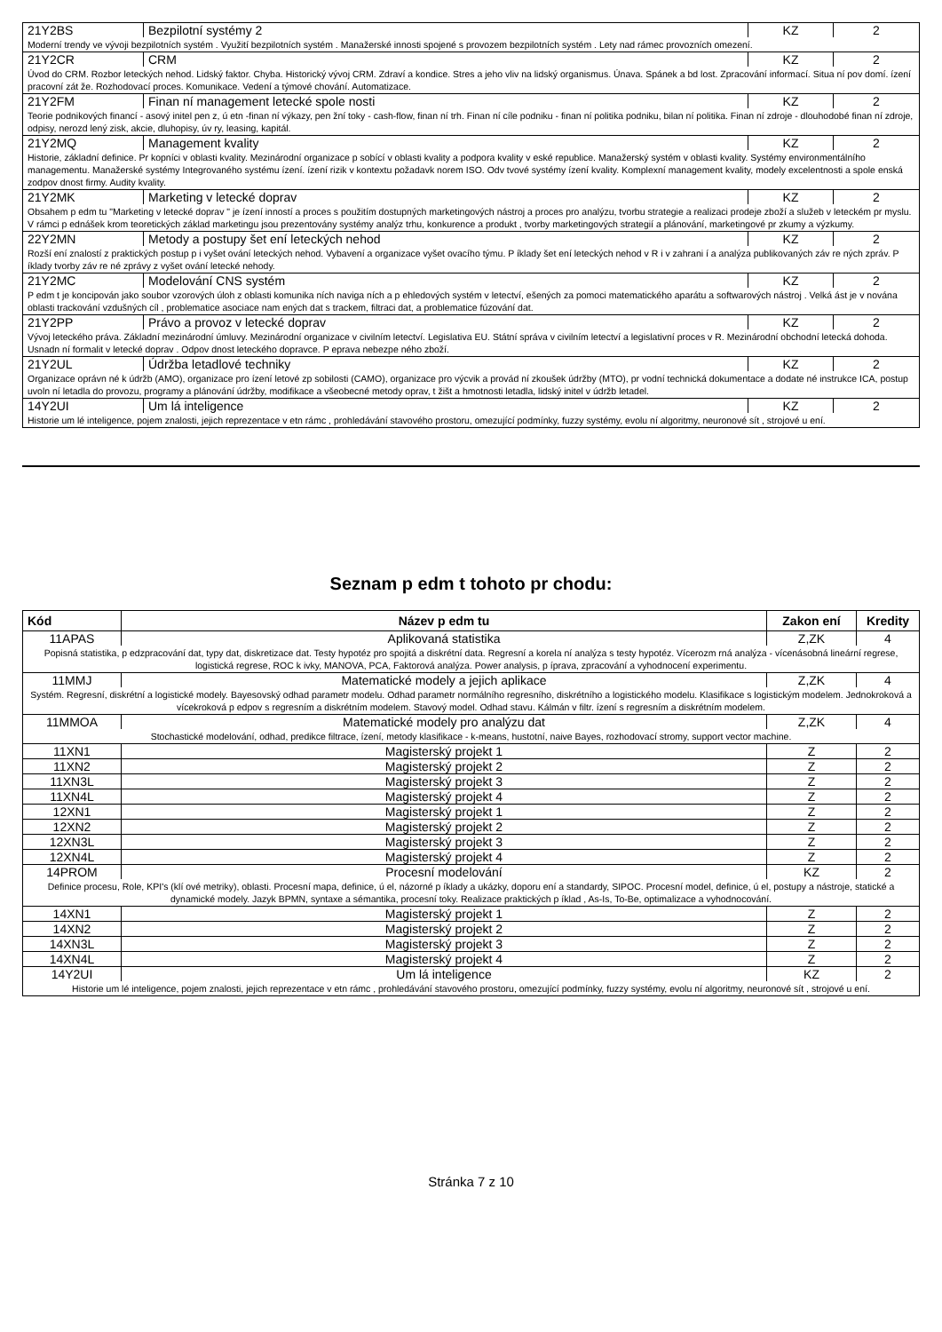| 21Y2BS | Bezpilotní systémy 2 | KZ | 2 |
| Moderní trendy ve vývoji bezpilotních systém . Využití bezpilotních systém . Manažerské innosti spojené s provozem bezpilotních systém . Lety nad rámec provozních omezení. | | | |
| 21Y2CR | CRM | KZ | 2 |
| Úvod do CRM. Rozbor leteckých nehod. Lidský faktor. Chyba. Historický vývoj CRM. Zdraví a kondice. Stres a jeho vliv na lidský organismus. Únava. Spánek a bd lost. Zpracování informací. Situa ní pov domí. ízení pracovní zát že. Rozhodovací proces. Komunikace. Vedení a týmové chování. Automatizace. | | | |
| 21Y2FM | Finan ní management letecké spole nosti | KZ | 2 |
| Teorie podnikových financí - asový initel pen z, ú etn -finan ní výkazy, pen žní toky - cash-flow, finan ní trh. Finan ní cíle podniku - finan ní politika podniku, bilan ní politika. Finan ní zdroje - dlouhodobé finan ní zdroje, odpisy, nerozd lený zisk, akcie, dluhopisy, úv ry, leasing, kapitál. | | | |
| 21Y2MQ | Management kvality | KZ | 2 |
| Historie, základní definice. Pr kopníci v oblasti kvality. Mezinárodní organizace p sobící v oblasti kvality a podpora kvality v eské republice. Manažerský systém v oblasti kvality. Systémy environmentálního managementu. Manažerské systémy Integrovaného systému ízení. ízení rizik v kontextu požadavk norem ISO. Odv tvové systémy ízení kvality. Komplexní management kvality, modely excelentnosti a spole enská zodpov dnost firmy. Audity kvality. | | | |
| 21Y2MK | Marketing v letecké doprav | KZ | 2 |
| Obsahem p edm tu "Marketing v letecké doprav " je ízení inností a proces s použitím dostupných marketingových nástroj a proces pro analýzu, tvorbu strategie a realizaci prodeje zboží a služeb v leteckém pr myslu. V rámci p ednášek krom teoretických základ marketingu jsou prezentovány systémy analýz trhu, konkurence a produkt , tvorby marketingových strategií a plánování, marketingové pr zkumy a výzkumy. | | | |
| 22Y2MN | Metody a postupy šet ení leteckých nehod | KZ | 2 |
| Rozší ení znalostí z praktických postup p i vyšet ování leteckých nehod. Vybavení a organizace vyšet ovacího týmu. P íklady šet ení leteckých nehod v R i v zahrani í a analýza publikovaných záv re ných zpráv. P íklady tvorby záv re né zprávy z vyšet ování letecké nehody. | | | |
| 21Y2MC | Modelování CNS systém | KZ | 2 |
| P edm t je koncipován jako soubor vzorových úloh z oblasti komunika ních naviga ních a p ehledových systém v letectví, ešených za pomoci matematického aparátu a softwarových nástroj . Velká ást je v nována oblasti trackování vzdušných cíl , problematice asociace nam ených dat s trackem, filtraci dat, a problematice fúzování dat. | | | |
| 21Y2PP | Právo a provoz v letecké doprav | KZ | 2 |
| Vývoj leteckého práva. Základní mezinárodní úmluvy. Mezinárodní organizace v civilním letectví. Legislativa EU. Státní správa v civilním letectví a legislativní proces v R. Mezinárodní obchodní letecká dohoda. Usnadn ní formalit v letecké doprav . Odpov dnost leteckého dopravce. P eprava nebezpe ného zboží. | | | |
| 21Y2UL | Údržba letadlové techniky | KZ | 2 |
| Organizace oprávn né k údržb (AMO), organizace pro ízení letové zp sobilosti (CAMO), organizace pro výcvik a provád ní zkoušek údržby (MTO), pr vodní technická dokumentace a dodate né instrukce ICA, postup uvoln ní letadla do provozu, programy a plánování údržby, modifikace a všeobecné metody oprav, t žišt a hmotnosti letadla, lidský initel v údržb letadel. | | | |
| 14Y2UI | Um lá inteligence | KZ | 2 |
| Historie um lé inteligence, pojem znalosti, jejich reprezentace v etn rámc , prohledávání stavového prostoru, omezující podmínky, fuzzy systémy, evolu ní algoritmy, neuronové sít , strojové u ení. | | | |
Seznam p edm t tohoto pr chodu:
| Kód | Název p edm tu | Zakon ení | Kredity |
| --- | --- | --- | --- |
| 11APAS | Aplikovaná statistika | Z,ZK | 4 |
| Popisná statistika, p edzpracování dat, typy dat, diskretizace dat. Testy hypotéz pro spojitá a diskrétní data. Regresní a korela ní analýza s testy hypotéz. Vícerozm rná analýza - vícenásobná lineární regrese, logistická regrese, ROC k ivky, MANOVA, PCA, Faktorová analýza. Power analysis, p íprava, zpracování a vyhodnocení experimentu. | | | |
| 11MMJ | Matematické modely a jejich aplikace | Z,ZK | 4 |
| Systém. Regresní, diskrétní a logistické modely. Bayesovský odhad parametr modelu. Odhad parametr normálního regresního, diskrétního a logistického modelu. Klasifikace s logistickým modelem. Jednokroková a vícekroková p edpov s regresním a diskrétním modelem. Stavový model. Odhad stavu. Kálmán v filtr. ízení s regresním a diskrétním modelem. | | | |
| 11MMOA | Matematické modely pro analýzu dat | Z,ZK | 4 |
| Stochastické modelování, odhad, predikce filtrace, ízení, metody klasifikace - k-means, hustotní, naive Bayes, rozhodovací stromy, support vector machine. | | | |
| 11XN1 | Magisterský projekt 1 | Z | 2 |
| 11XN2 | Magisterský projekt 2 | Z | 2 |
| 11XN3L | Magisterský projekt 3 | Z | 2 |
| 11XN4L | Magisterský projekt 4 | Z | 2 |
| 12XN1 | Magisterský projekt 1 | Z | 2 |
| 12XN2 | Magisterský projekt 2 | Z | 2 |
| 12XN3L | Magisterský projekt 3 | Z | 2 |
| 12XN4L | Magisterský projekt 4 | Z | 2 |
| 14PROM | Procesní modelování | KZ | 2 |
| Definice procesu, Role, KPI's (klí ové metriky), oblasti. Procesní mapa, definice, ú el, názorné p íklady a ukázky, doporu ení a standardy, SIPOC. Procesní model, definice, ú el, postupy a nástroje, statické a dynamické modely. Jazyk BPMN, syntaxe a sémantika, procesní toky. Realizace praktických p íklad , As-Is, To-Be, optimalizace a vyhodnocování. | | | |
| 14XN1 | Magisterský projekt 1 | Z | 2 |
| 14XN2 | Magisterský projekt 2 | Z | 2 |
| 14XN3L | Magisterský projekt 3 | Z | 2 |
| 14XN4L | Magisterský projekt 4 | Z | 2 |
| 14Y2UI | Um lá inteligence | KZ | 2 |
| Historie um lé inteligence, pojem znalosti, jejich reprezentace v etn rámc , prohledávání stavového prostoru, omezující podmínky, fuzzy systémy, evolu ní algoritmy, neuronové sít , strojové u ení. | | | |
Stránka 7 z 10